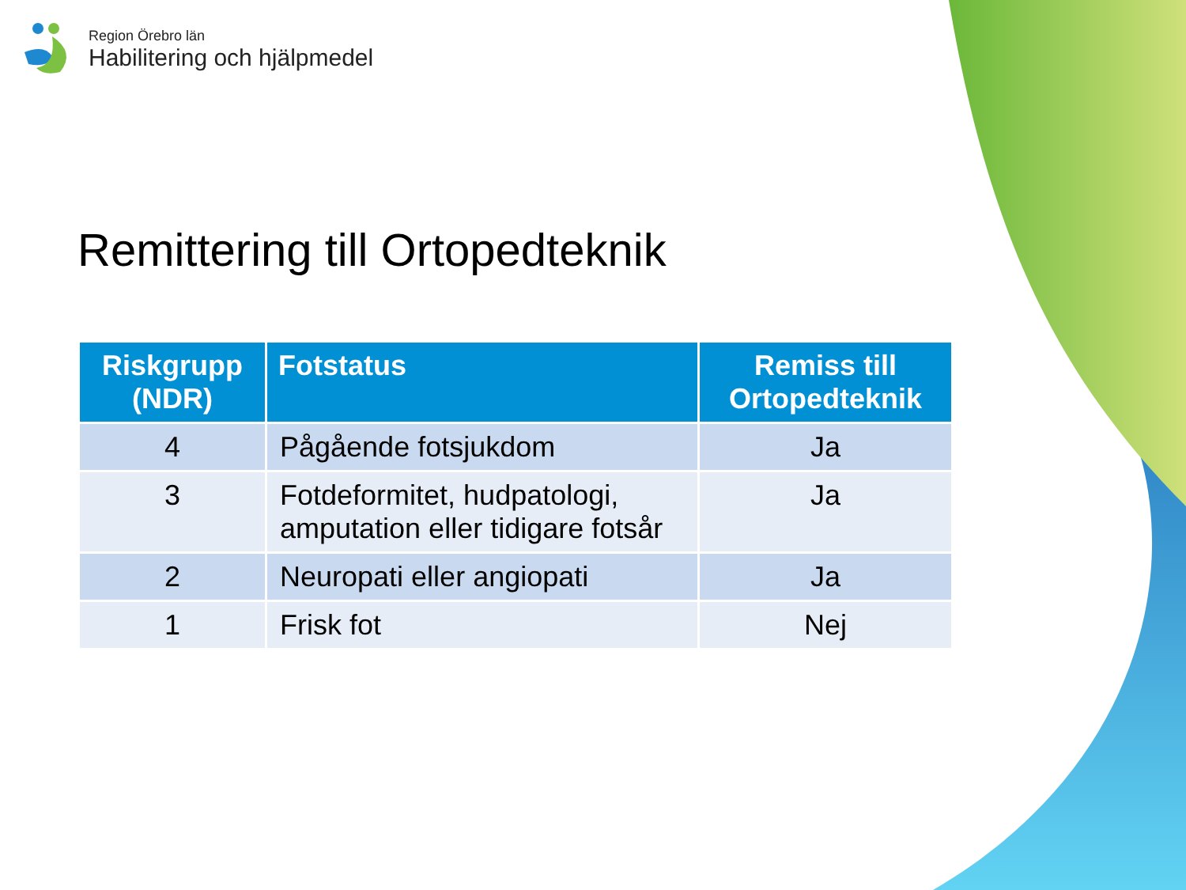Region Örebro län
Habilitering och hjälpmedel
Remittering till Ortopedteknik
| Riskgrupp (NDR) | Fotstatus | Remiss till Ortopedteknik |
| --- | --- | --- |
| 4 | Pågående fotsjukdom | Ja |
| 3 | Fotdeformitet, hudpatologi, amputation eller tidigare fotsår | Ja |
| 2 | Neuropati eller angiopati | Ja |
| 1 | Frisk fot | Nej |